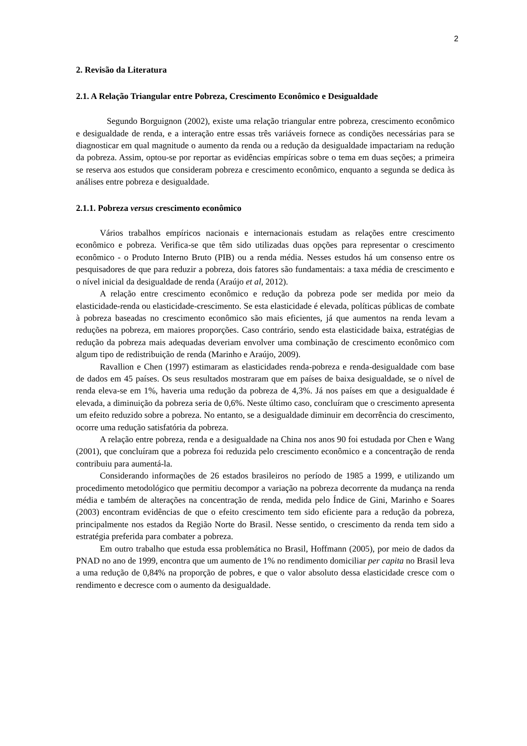2
2. Revisão da Literatura
2.1. A Relação Triangular entre Pobreza, Crescimento Econômico e Desigualdade
Segundo Borguignon (2002), existe uma relação triangular entre pobreza, crescimento econômico e desigualdade de renda, e a interação entre essas três variáveis fornece as condições necessárias para se diagnosticar em qual magnitude o aumento da renda ou a redução da desigualdade impactariam na redução da pobreza. Assim, optou-se por reportar as evidências empíricas sobre o tema em duas seções; a primeira se reserva aos estudos que consideram pobreza e crescimento econômico, enquanto a segunda se dedica às análises entre pobreza e desigualdade.
2.1.1. Pobreza versus crescimento econômico
Vários trabalhos empíricos nacionais e internacionais estudam as relações entre crescimento econômico e pobreza. Verifica-se que têm sido utilizadas duas opções para representar o crescimento econômico - o Produto Interno Bruto (PIB) ou a renda média. Nesses estudos há um consenso entre os pesquisadores de que para reduzir a pobreza, dois fatores são fundamentais: a taxa média de crescimento e o nível inicial da desigualdade de renda (Araújo et al, 2012).
A relação entre crescimento econômico e redução da pobreza pode ser medida por meio da elasticidade-renda ou elasticidade-crescimento. Se esta elasticidade é elevada, políticas públicas de combate à pobreza baseadas no crescimento econômico são mais eficientes, já que aumentos na renda levam a reduções na pobreza, em maiores proporções. Caso contrário, sendo esta elasticidade baixa, estratégias de redução da pobreza mais adequadas deveriam envolver uma combinação de crescimento econômico com algum tipo de redistribuição de renda (Marinho e Araújo, 2009).
Ravallion e Chen (1997) estimaram as elasticidades renda-pobreza e renda-desigualdade com base de dados em 45 países. Os seus resultados mostraram que em países de baixa desigualdade, se o nível de renda eleva-se em 1%, haveria uma redução da pobreza de 4,3%. Já nos países em que a desigualdade é elevada, a diminuição da pobreza seria de 0,6%. Neste último caso, concluíram que o crescimento apresenta um efeito reduzido sobre a pobreza. No entanto, se a desigualdade diminuir em decorrência do crescimento, ocorre uma redução satisfatória da pobreza.
A relação entre pobreza, renda e a desigualdade na China nos anos 90 foi estudada por Chen e Wang (2001), que concluíram que a pobreza foi reduzida pelo crescimento econômico e a concentração de renda contribuiu para aumentá-la.
Considerando informações de 26 estados brasileiros no período de 1985 a 1999, e utilizando um procedimento metodológico que permitiu decompor a variação na pobreza decorrente da mudança na renda média e também de alterações na concentração de renda, medida pelo Índice de Gini, Marinho e Soares (2003) encontram evidências de que o efeito crescimento tem sido eficiente para a redução da pobreza, principalmente nos estados da Região Norte do Brasil. Nesse sentido, o crescimento da renda tem sido a estratégia preferida para combater a pobreza.
Em outro trabalho que estuda essa problemática no Brasil, Hoffmann (2005), por meio de dados da PNAD no ano de 1999, encontra que um aumento de 1% no rendimento domiciliar per capita no Brasil leva a uma redução de 0,84% na proporção de pobres, e que o valor absoluto dessa elasticidade cresce com o rendimento e decresce com o aumento da desigualdade.